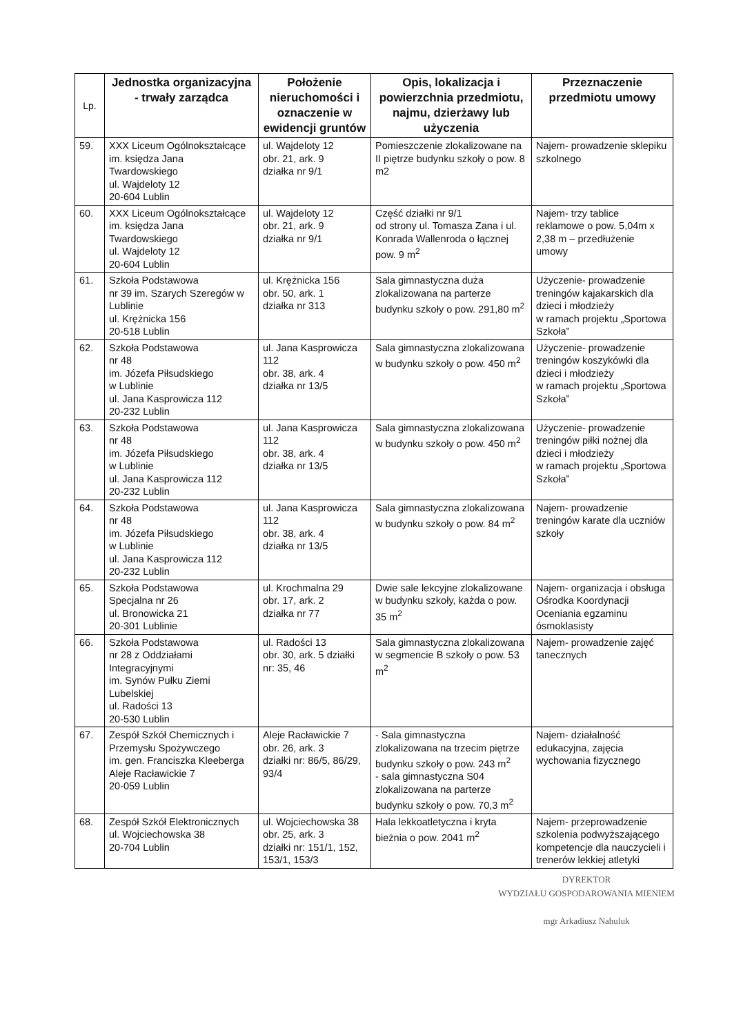| Lp. | Jednostka organizacyjna - trwały zarządca | Położenie nieruchomości i oznaczenie w ewidencji gruntów | Opis, lokalizacja i powierzchnia przedmiotu, najmu, dzierżawy lub użyczenia | Przeznaczenie przedmiotu umowy |
| --- | --- | --- | --- | --- |
| 59. | XXX Liceum Ogólnokształcące im. księdza Jana Twardowskiego ul. Wajdeloty 12 20-604 Lublin | ul. Wajdeloty 12 obr. 21, ark. 9 działka nr 9/1 | Pomieszczenie zlokalizowane na II piętrze budynku szkoły o pow. 8 m2 | Najem- prowadzenie sklepiku szkolnego |
| 60. | XXX Liceum Ogólnokształcące im. księdza Jana Twardowskiego ul. Wajdeloty 12 20-604 Lublin | ul. Wajdeloty 12 obr. 21, ark. 9 działka nr 9/1 | Część działki nr 9/1 od strony ul. Tomasza Zana i ul. Konrada Wallenroda o łącznej pow. 9 m<sup>2</sup> | Najem- trzy tablice reklamowe o pow. 5,04m x 2,38 m – przedłużenie umowy |
| 61. | Szkoła Podstawowa nr 39 im. Szarych Szeregów w Lublinie ul. Krężnicka 156 20-518 Lublin | ul. Krężnicka 156 obr. 50, ark. 1 działka nr 313 | Sala gimnastyczna duża zlokalizowana na parterze budynku szkoły o pow. 291,80 m<sup>2</sup> | Użyczenie- prowadzenie treningów kajakarskich dla dzieci i młodzieży w ramach projektu „Sportowa Szkoła” |
| 62. | Szkoła Podstawowa nr 48 im. Józefa Piłsudskiego w Lublinie ul. Jana Kasprowicza 112 20-232 Lublin | ul. Jana Kasprowicza 112 obr. 38, ark. 4 działka nr 13/5 | Sala gimnastyczna zlokalizowana w budynku szkoły o pow. 450 m<sup>2</sup> | Użyczenie- prowadzenie treningów koszykówki dla dzieci i młodzieży w ramach projektu „Sportowa Szkoła” |
| 63. | Szkoła Podstawowa nr 48 im. Józefa Piłsudskiego w Lublinie ul. Jana Kasprowicza 112 20-232 Lublin | ul. Jana Kasprowicza 112 obr. 38, ark. 4 działka nr 13/5 | Sala gimnastyczna zlokalizowana w budynku szkoły o pow. 450 m<sup>2</sup> | Użyczenie- prowadzenie treningów piłki nożnej dla dzieci i młodzieży w ramach projektu „Sportowa Szkoła” |
| 64. | Szkoła Podstawowa nr 48 im. Józefa Piłsudskiego w Lublinie ul. Jana Kasprowicza 112 20-232 Lublin | ul. Jana Kasprowicza 112 obr. 38, ark. 4 działka nr 13/5 | Sala gimnastyczna zlokalizowana w budynku szkoły o pow. 84 m<sup>2</sup> | Najem- prowadzenie treningów karate dla uczniów szkoły |
| 65. | Szkoła Podstawowa Specjalna nr 26 ul. Bronowicka 21 20-301 Lublinie | ul. Krochmalna 29 obr. 17, ark. 2 działka nr 77 | Dwie sale lekcyjne zlokalizowane w budynku szkoły, każda o pow. 35 m<sup>2</sup> | Najem- organizacja i obsługa Ośrodka Koordynacji Oceniania egzaminu ósmoklasisty |
| 66. | Szkoła Podstawowa nr 28 z Oddziałami Integracyjnymi im. Synów Pułku Ziemi Lubelskiej ul. Radości 13 20-530 Lublin | ul. Radości 13 obr. 30, ark. 5 działki nr: 35, 46 | Sala gimnastyczna zlokalizowana w segmencie B szkoły o pow. 53 m<sup>2</sup> | Najem- prowadzenie zajęć tanecznych |
| 67. | Zespół Szkół Chemicznych i Przemysłu Spożywczego im. gen. Franciszka Kleeberga Aleje Racławickie 7 20-059 Lublin | Aleje Racławickie 7 obr. 26, ark. 3 działki nr: 86/5, 86/29, 93/4 | - Sala gimnastyczna zlokalizowana na trzecim piętrze budynku szkoły o pow. 243 m<sup>2</sup> - sala gimnastyczna S04 zlokalizowana na parterze budynku szkoły o pow. 70,3 m<sup>2</sup> | Najem- działalność edukacyjna, zajęcia wychowania fizycznego |
| 68. | Zespół Szkół Elektronicznych ul. Wojciechowska 38 20-704 Lublin | ul. Wojciechowska 38 obr. 25, ark. 3 działki nr: 151/1, 152, 153/1, 153/3 | Hala lekkoatletyczna i kryta bieżnia o pow. 2041 m<sup>2</sup> | Najem- przeprowadzenie szkolenia podwyższającego kompetencje dla nauczycieli i trenerów lekkiej atletyki |
DYREKTOR
WYDZIAŁU GOSPODAROWANIA MIENIEM
mgr Arkadiusz Nahuluk